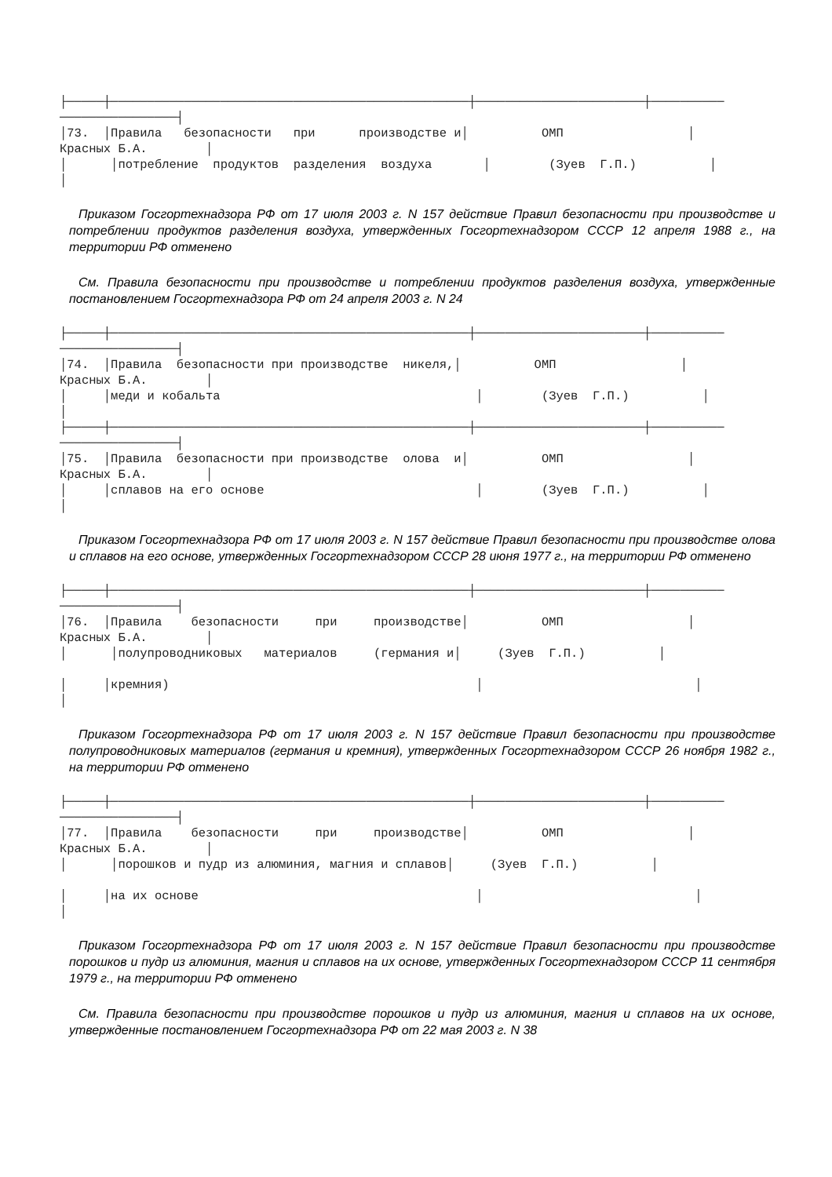├─────┼─────────────────────────────────────────────────┼───────────────────────┼──────────
────────────────┤
│73.  │Правила   безопасности   при      производстве и│          ОМП                 │
Красных Б.А.        │
│      │потребление  продуктов  разделения  воздуха       │        (Зуев  Г.П.)          │
│
Приказом Госгортехнадзора РФ от 17 июля 2003 г. N 157 действие Правил безопасности при производстве и потреблении продуктов разделения воздуха, утвержденных Госгортехнадзором СССР 12 апреля 1988 г., на территории РФ отменено
См. Правила безопасности при производстве и потреблении продуктов разделения воздуха, утвержденные постановлением Госгортехнадзора РФ от 24 апреля 2003 г. N 24
├─────┼─────────────────────────────────────────────────┼───────────────────────┼──────────
────────────────┤
│74.  │Правила  безопасности при производстве  никеля,│          ОМП                 │
Красных Б.А.        │
│     │меди и кобальта                                   │        (Зуев  Г.П.)          │
│
├─────┼─────────────────────────────────────────────────┼───────────────────────┼──────────
────────────────┤
│75.  │Правила  безопасности при производстве  олова  и│          ОМП                 │
Красных Б.А.        │
│     │сплавов на его основе                             │        (Зуев  Г.П.)          │
│
Приказом Госгортехнадзора РФ от 17 июля 2003 г. N 157 действие Правил безопасности при производстве олова и сплавов на его основе, утвержденных Госгортехнадзором СССР 28 июня 1977 г., на территории РФ отменено
├─────┼─────────────────────────────────────────────────┼───────────────────────┼──────────
────────────────┤
│76.  │Правила    безопасности     при     производстве│          ОМП                 │
Красных Б.А.        │
│      │полупроводниковых   материалов     (германия и│     (Зуев  Г.П.)          │

│     │кремния)                                          │                             │
│
Приказом Госгортехнадзора РФ от 17 июля 2003 г. N 157 действие Правил безопасности при производстве полупроводниковых материалов (германия и кремния), утвержденных Госгортехнадзором СССР 26 ноября 1982 г., на территории РФ отменено
├─────┼─────────────────────────────────────────────────┼───────────────────────┼──────────
────────────────┤
│77.  │Правила    безопасности     при     производстве│          ОМП                 │
Красных Б.А.        │
│      │порошков и пудр из алюминия, магния и сплавов│     (Зуев  Г.П.)          │

│     │на их основе                                      │                             │
│
Приказом Госгортехнадзора РФ от 17 июля 2003 г. N 157 действие Правил безопасности при производстве порошков и пудр из алюминия, магния и сплавов на их основе, утвержденных Госгортехнадзором СССР 11 сентября 1979 г., на территории РФ отменено
См. Правила безопасности при производстве порошков и пудр из алюминия, магния и сплавов на их основе, утвержденные постановлением Госгортехнадзора РФ от 22 мая 2003 г. N 38